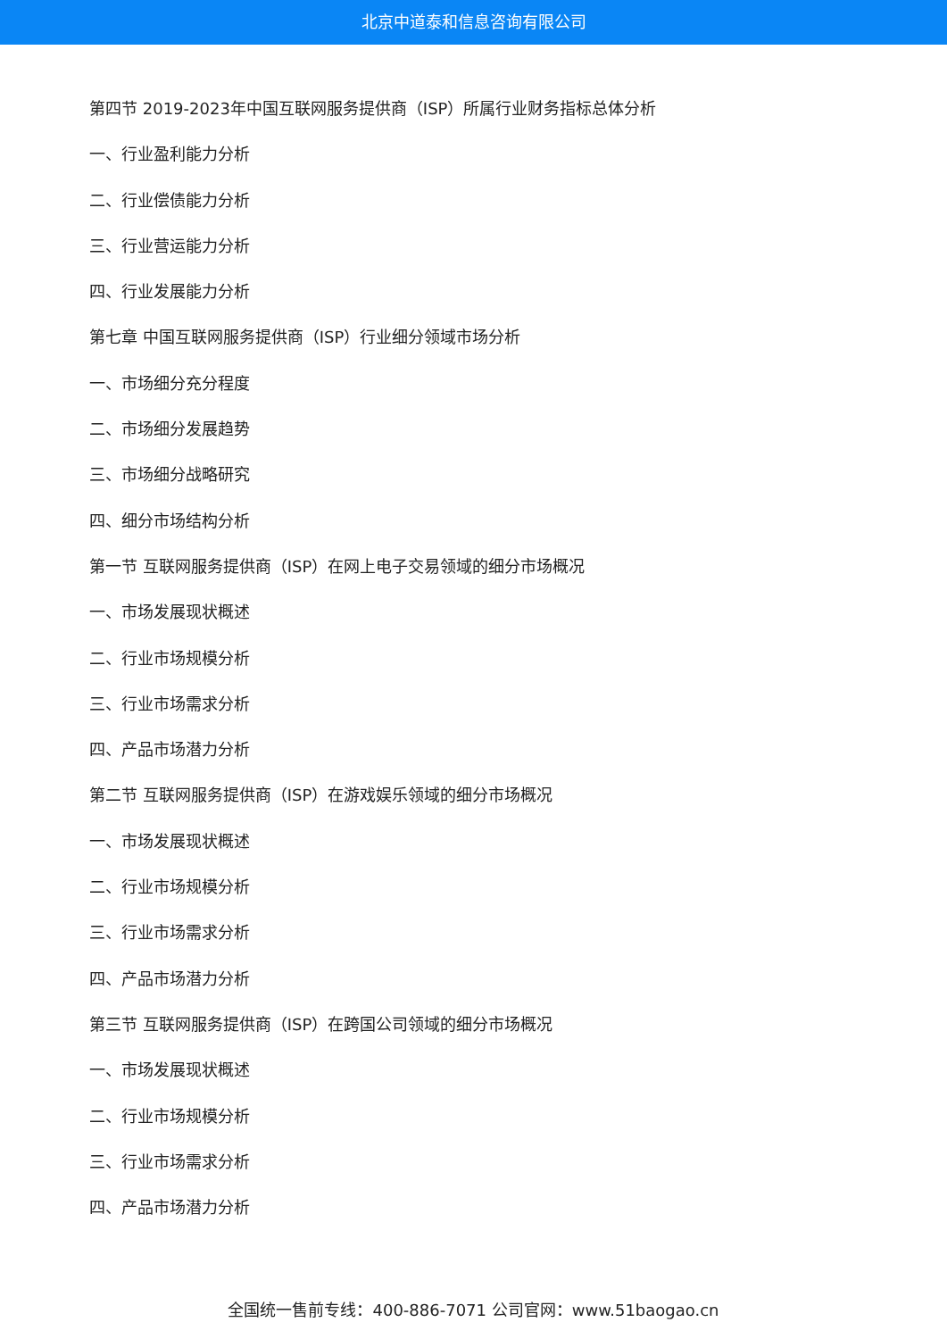北京中道泰和信息咨询有限公司
第四节 2019-2023年中国互联网服务提供商（ISP）所属行业财务指标总体分析
一、行业盈利能力分析
二、行业偿债能力分析
三、行业营运能力分析
四、行业发展能力分析
第七章 中国互联网服务提供商（ISP）行业细分领域市场分析
一、市场细分充分程度
二、市场细分发展趋势
三、市场细分战略研究
四、细分市场结构分析
第一节 互联网服务提供商（ISP）在网上电子交易领域的细分市场概况
一、市场发展现状概述
二、行业市场规模分析
三、行业市场需求分析
四、产品市场潜力分析
第二节 互联网服务提供商（ISP）在游戏娱乐领域的细分市场概况
一、市场发展现状概述
二、行业市场规模分析
三、行业市场需求分析
四、产品市场潜力分析
第三节 互联网服务提供商（ISP）在跨国公司领域的细分市场概况
一、市场发展现状概述
二、行业市场规模分析
三、行业市场需求分析
四、产品市场潜力分析
全国统一售前专线：400-886-7071 公司官网：www.51baogao.cn